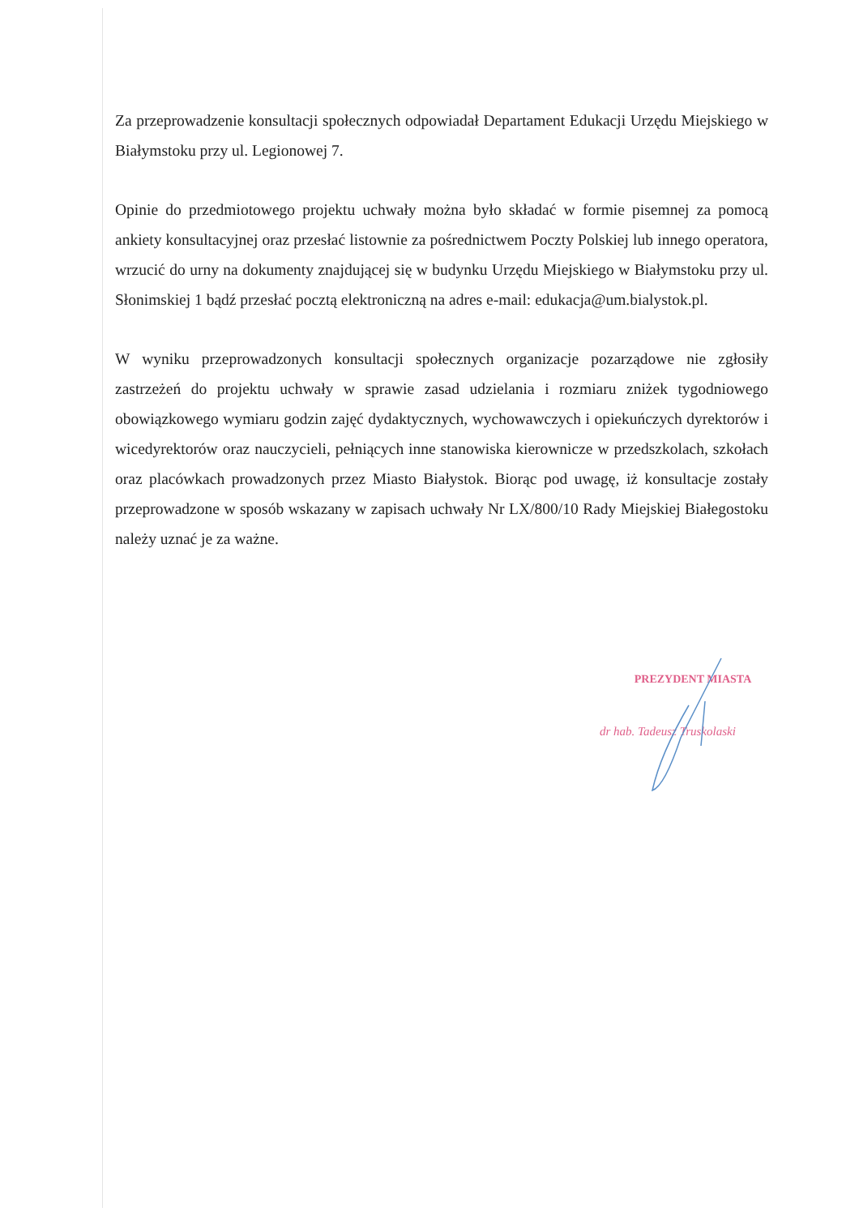Za przeprowadzenie konsultacji społecznych odpowiadał Departament Edukacji Urzędu Miejskiego w Białymstoku przy ul. Legionowej 7.
Opinie do przedmiotowego projektu uchwały można było składać w formie pisemnej za pomocą ankiety konsultacyjnej oraz przesłać listownie za pośrednictwem Poczty Polskiej lub innego operatora, wrzucić do urny na dokumenty znajdującej się w budynku Urzędu Miejskiego w Białymstoku przy ul. Słonimskiej 1 bądź przesłać pocztą elektroniczną na adres e-mail: edukacja@um.bialystok.pl.
W wyniku przeprowadzonych konsultacji społecznych organizacje pozarządowe nie zgłosiły zastrzeżeń do projektu uchwały w sprawie zasad udzielania i rozmiaru zniżek tygodniowego obowiązkowego wymiaru godzin zajęć dydaktycznych, wychowawczych i opiekuńczych dyrektorów i wicedyrektorów oraz nauczycieli, pełniących inne stanowiska kierownicze w przedszkolach, szkołach oraz placówkach prowadzonych przez Miasto Białystok. Biorąc pod uwagę, iż konsultacje zostały przeprowadzone w sposób wskazany w zapisach uchwały Nr LX/800/10 Rady Miejskiej Białegostoku należy uznać je za ważne.
PREZYDENT MIASTA
dr hab. Tadeusz Truskolaski